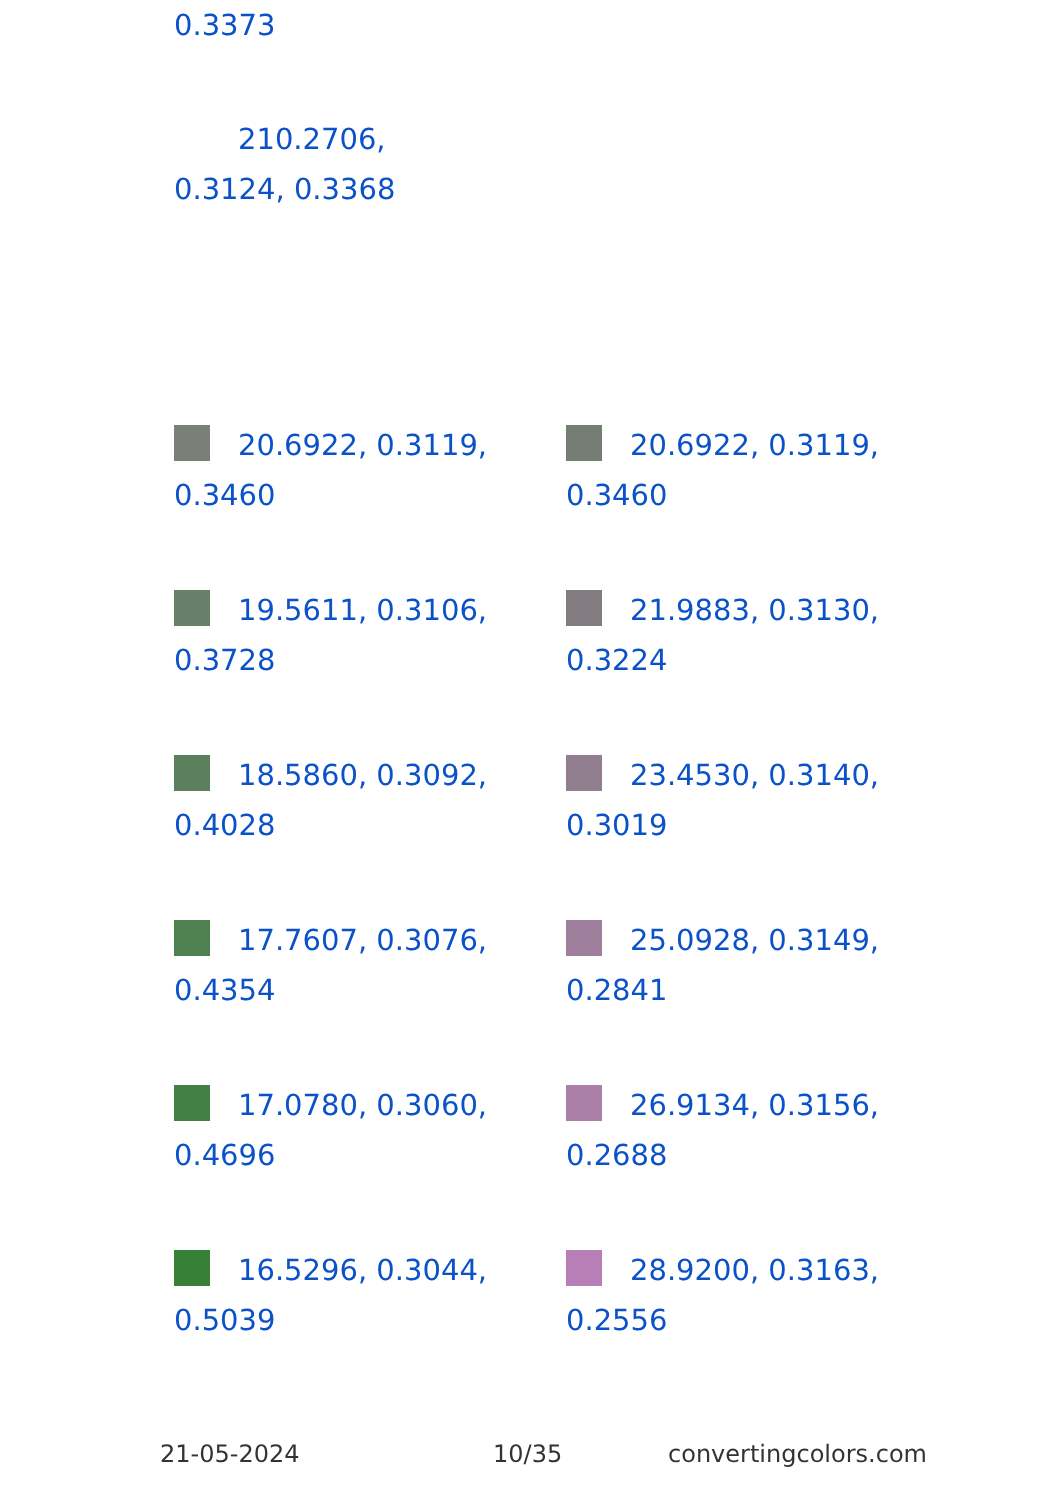0.3373
210.2706, 0.3124, 0.3368
20.6922, 0.3119, 0.3460
20.6922, 0.3119, 0.3460
19.5611, 0.3106, 0.3728
21.9883, 0.3130, 0.3224
18.5860, 0.3092, 0.4028
23.4530, 0.3140, 0.3019
17.7607, 0.3076, 0.4354
25.0928, 0.3149, 0.2841
17.0780, 0.3060, 0.4696
26.9134, 0.3156, 0.2688
16.5296, 0.3044, 0.5039
28.9200, 0.3163, 0.2556
21-05-2024 10/35 convertingcolors.com